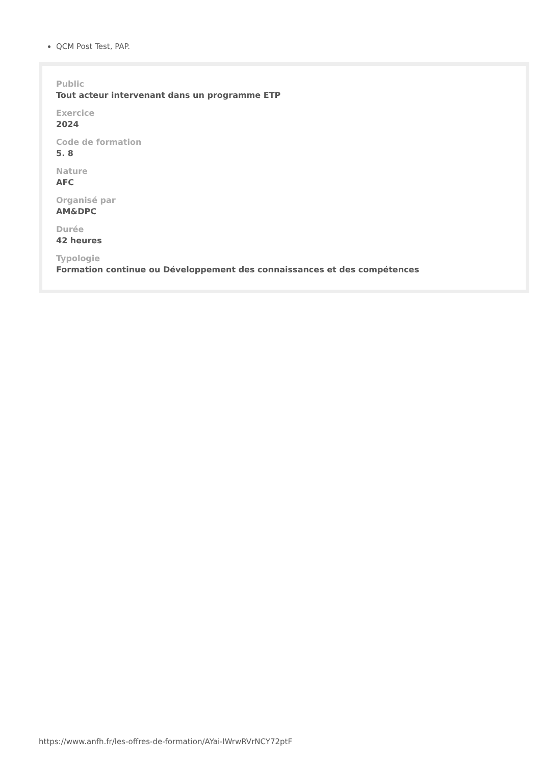QCM Post Test, PAP.
Public
Tout acteur intervenant dans un programme ETP
Exercice
2024
Code de formation
5. 8
Nature
AFC
Organisé par
AM&DPC
Durée
42 heures
Typologie
Formation continue ou Développement des connaissances et des compétences
https://www.anfh.fr/les-offres-de-formation/AYai-lWrwRVrNCY72ptF